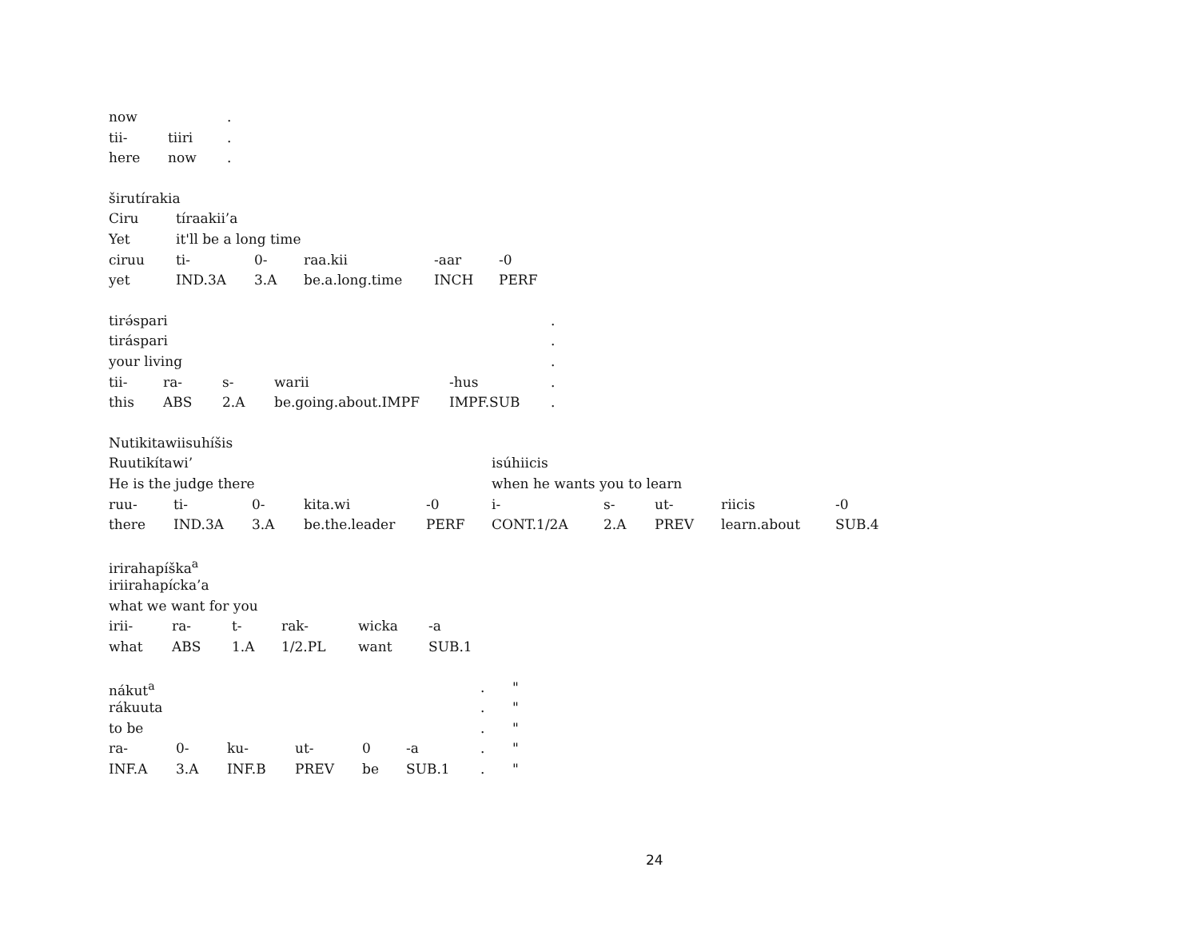| now | | . |
| tii- | tiiri | . |
| here | now | . |
| širutírakia | | | | | |
| Ciru | tíraakii’a | | | | |
| Yet | it'll be a long time | | | | |
| ciruu | ti- | 0- | raa.kii | -aar | -0 |
| yet | IND.3A | 3.A | be.a.long.time | INCH | PERF |
| tirə́spari | | | | | | . |
| tiráspari | | | | | | . |
| your living | | | | | | . |
| tii- | ra- | s- | warii | -hus | | . |
| this | ABS | 2.A | be.going.about.IMPF | IMPF.SUB | | . |
| Nutikitawiisuhíšis | | | | | | | | | |
| Ruutikítawi’ | | | | | isúhiicis | | | | |
| He is the judge there | | | | | when he wants you to learn | | | | |
| ruu- | ti- | 0- | kita.wi | -0 | i- | s- | ut- | riicis | -0 |
| there | IND.3A | 3.A | be.the.leader | PERF | CONT.1/2A | 2.A | PREV | learn.about | SUB.4 |
| irirahapíška<sup>a</sup> | | | | | |
| iriirahapícka’a | | | | | |
| what we want for you | | | | | |
| irii- | ra- | t- | rak- | wicka | -a |
| what | ABS | 1.A | 1/2.PL | want | SUB.1 |
| nákut<sup>a</sup> | | | | | | . | " |
| rákuuta | | | | | | . | " |
| to be | | | | | | . | " |
| ra- | 0- | ku- | ut- | 0 | -a | . | " |
| INF.A | 3.A | INF.B | PREV | be | SUB.1 | . | " |
24